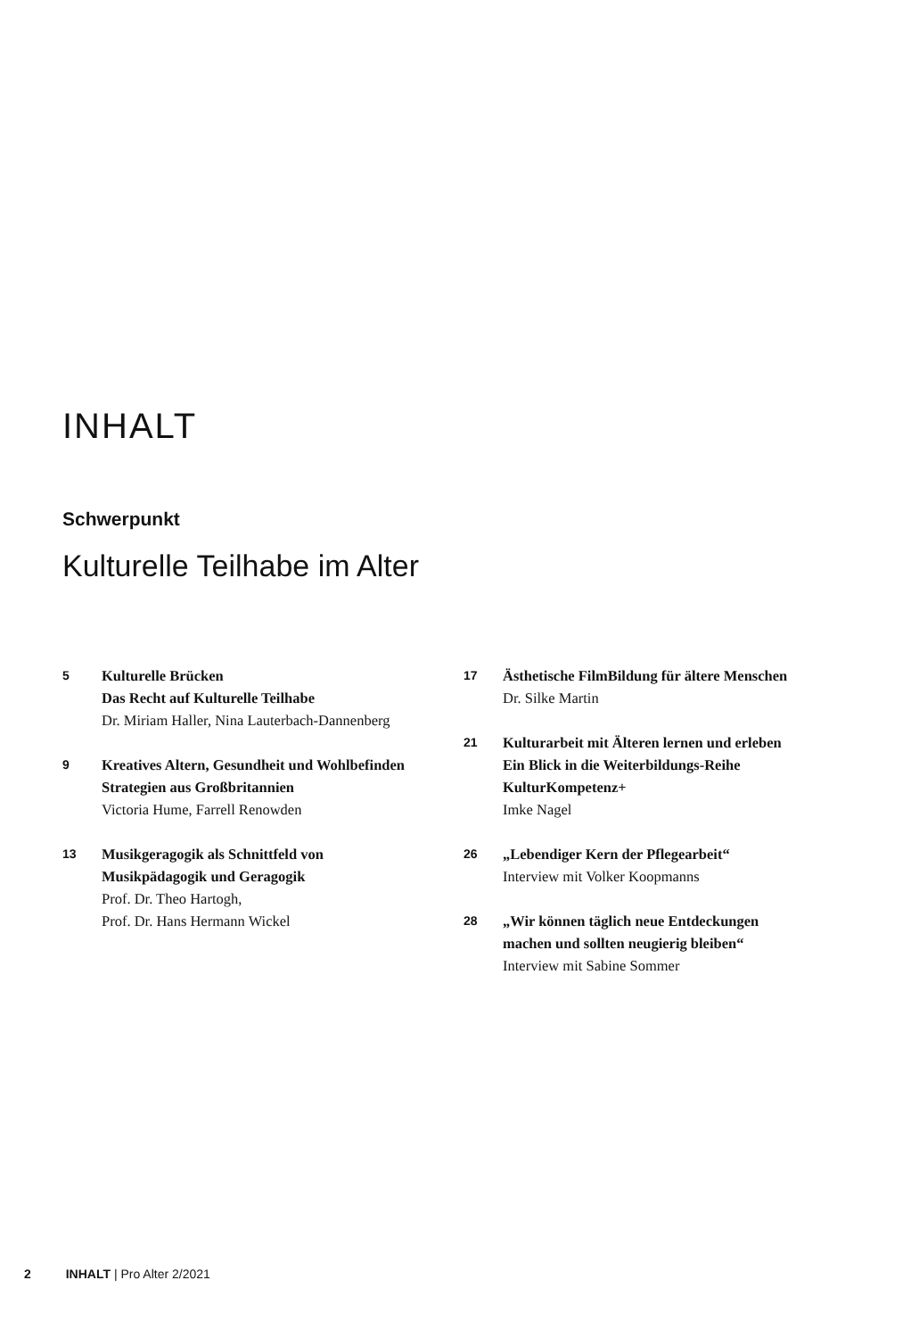INHALT
Schwerpunkt
Kulturelle Teilhabe im Alter
5
Kulturelle Brücken
Das Recht auf Kulturelle Teilhabe
Dr. Miriam Haller, Nina Lauterbach-Dannenberg
9
Kreatives Altern, Gesundheit und Wohlbefinden
Strategien aus Großbritannien
Victoria Hume, Farrell Renowden
13
Musikgeragogik als Schnittfeld von
Musikpädagogik und Geragogik
Prof. Dr. Theo Hartogh,
Prof. Dr. Hans Hermann Wickel
17
Ästhetische FilmBildung für ältere Menschen
Dr. Silke Martin
21
Kulturarbeit mit Älteren lernen und erleben
Ein Blick in die Weiterbildungs-Reihe
KulturKompetenz+
Imke Nagel
26
„Lebendiger Kern der Pflegearbeit“
Interview mit Volker Koopmanns
28
„Wir können täglich neue Entdeckungen
machen und sollten neugierig bleiben“
Interview mit Sabine Sommer
2 INHALT | Pro Alter 2/2021